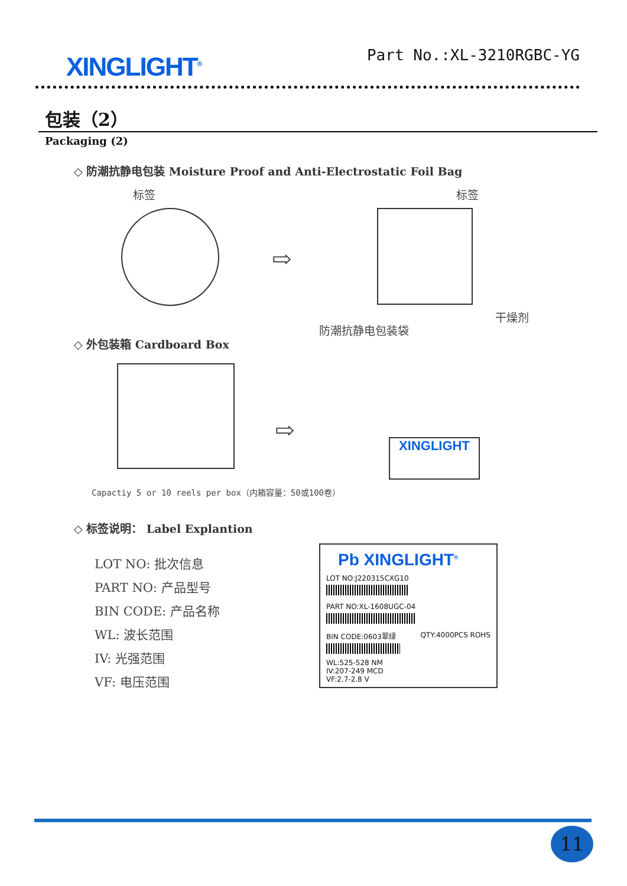XINGLIGHT<sup>®</sup> Part No.:XL-3210RGBC-YG
包装（2）
Packaging (2)
◇ 防潮抗静电包装 Moisture Proof and Anti-Electrostatic Foil Bag
标签
⇨
标签
干燥剂
防潮抗静电包装袋
◇ 外包装箱 Cardboard Box
⇨
XINGLIGHT
Capactiy 5 or 10 reels per box（内箱容量：50或100卷）
◇ 标签说明： Label Explantion
LOT NO: 批次信息
PART NO: 产品型号
BIN CODE: 产品名称
WL: 波长范围
IV: 光强范围
VF: 电压范围
Pb XINGLIGHT<sup>®</sup>
LOT NO:J220315CXG10
PART NO:XL-1608UGC-04
BIN CODE:0603翠绿 QTY:4000PCS ROHS
WL:525-528 NM
IV:207-249 MCD
VF:2.7-2.8 V
11